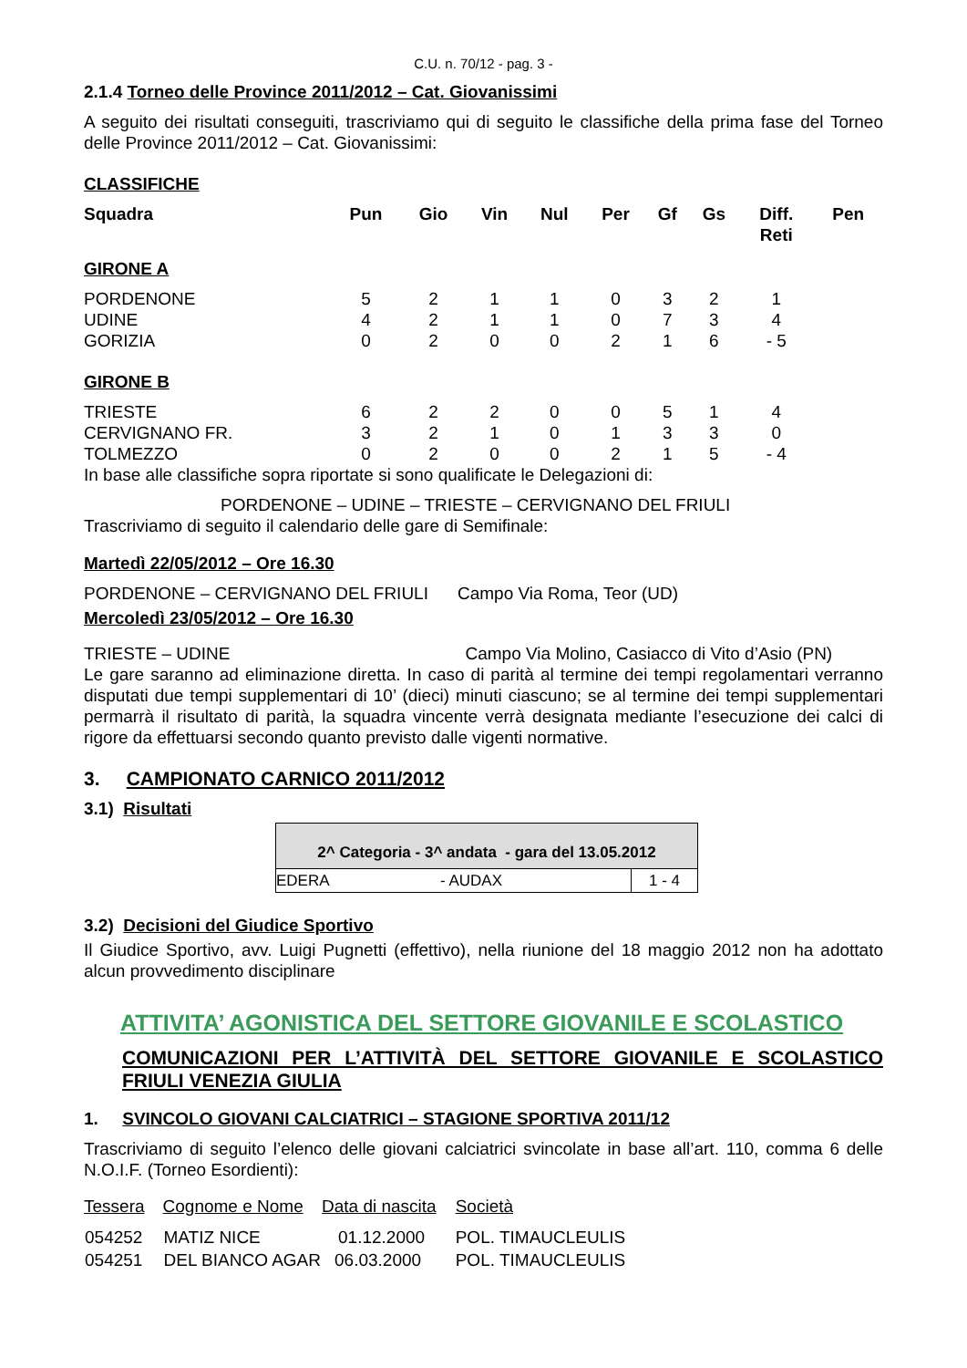C.U. n. 70/12 - pag. 3 -
2.1.4 Torneo delle Province 2011/2012 – Cat. Giovanissimi
A seguito dei risultati conseguiti, trascriviamo qui di seguito le classifiche della prima fase del Torneo delle Province 2011/2012 – Cat. Giovanissimi:
CLASSIFICHE
| Squadra | Pun | Gio | Vin | Nul | Per | Gf | Gs | Diff. Reti | Pen |
| --- | --- | --- | --- | --- | --- | --- | --- | --- | --- |
| GIRONE A | | | | | | | | | |
| PORDENONE | 5 | 2 | 1 | 1 | 0 | 3 | 2 | 1 | |
| UDINE | 4 | 2 | 1 | 1 | 0 | 7 | 3 | 4 | |
| GORIZIA | 0 | 2 | 0 | 0 | 2 | 1 | 6 | - 5 | |
| GIRONE B | | | | | | | | | |
| TRIESTE | 6 | 2 | 2 | 0 | 0 | 5 | 1 | 4 | |
| CERVIGNANO FR. | 3 | 2 | 1 | 0 | 1 | 3 | 3 | 0 | |
| TOLMEZZO | 0 | 2 | 0 | 0 | 2 | 1 | 5 | - 4 | |
In base alle classifiche sopra riportate si sono qualificate le Delegazioni di:
PORDENONE – UDINE – TRIESTE – CERVIGNANO DEL FRIULI
Trascriviamo di seguito il calendario delle gare di Semifinale:
Martedì 22/05/2012 – Ore 16.30
PORDENONE – CERVIGNANO DEL FRIULI Campo Via Roma, Teor (UD)
Mercoledì 23/05/2012 – Ore 16.30
TRIESTE – UDINE Campo Via Molino, Casiacco di Vito d’Asio (PN)
Le gare saranno ad eliminazione diretta. In caso di parità al termine dei tempi regolamentari verranno disputati due tempi supplementari di 10’ (dieci) minuti ciascuno; se al termine dei tempi supplementari permarrà il risultato di parità, la squadra vincente verrà designata mediante l’esecuzione dei calci di rigore da effettuarsi secondo quanto previsto dalle vigenti normative.
3. CAMPIONATO CARNICO 2011/2012
3.1) Risultati
| 2^ Categoria - 3^ andata - gara del 13.05.2012 | | |
| EDERA | - AUDAX | 1 - 4 |
3.2) Decisioni del Giudice Sportivo
Il Giudice Sportivo, avv. Luigi Pugnetti (effettivo), nella riunione del 18 maggio 2012 non ha adottato alcun provvedimento disciplinare
ATTIVITA’ AGONISTICA DEL SETTORE GIOVANILE E SCOLASTICO
COMUNICAZIONI PER L’ATTIVITÀ DEL SETTORE GIOVANILE E SCOLASTICO FRIULI VENEZIA GIULIA
1. SVINCOLO GIOVANI CALCIATRICI – STAGIONE SPORTIVA 2011/12
Trascriviamo di seguito l’elenco delle giovani calciatrici svincolate in base all’art. 110, comma 6 delle N.O.I.F. (Torneo Esordienti):
| Tessera | Cognome e Nome | Data di nascita | Società |
| 054252 | MATIZ NICE | 01.12.2000 | POL. TIMAUCLEULIS |
| 054251 | DEL BIANCO AGAR | 06.03.2000 | POL. TIMAUCLEULIS |